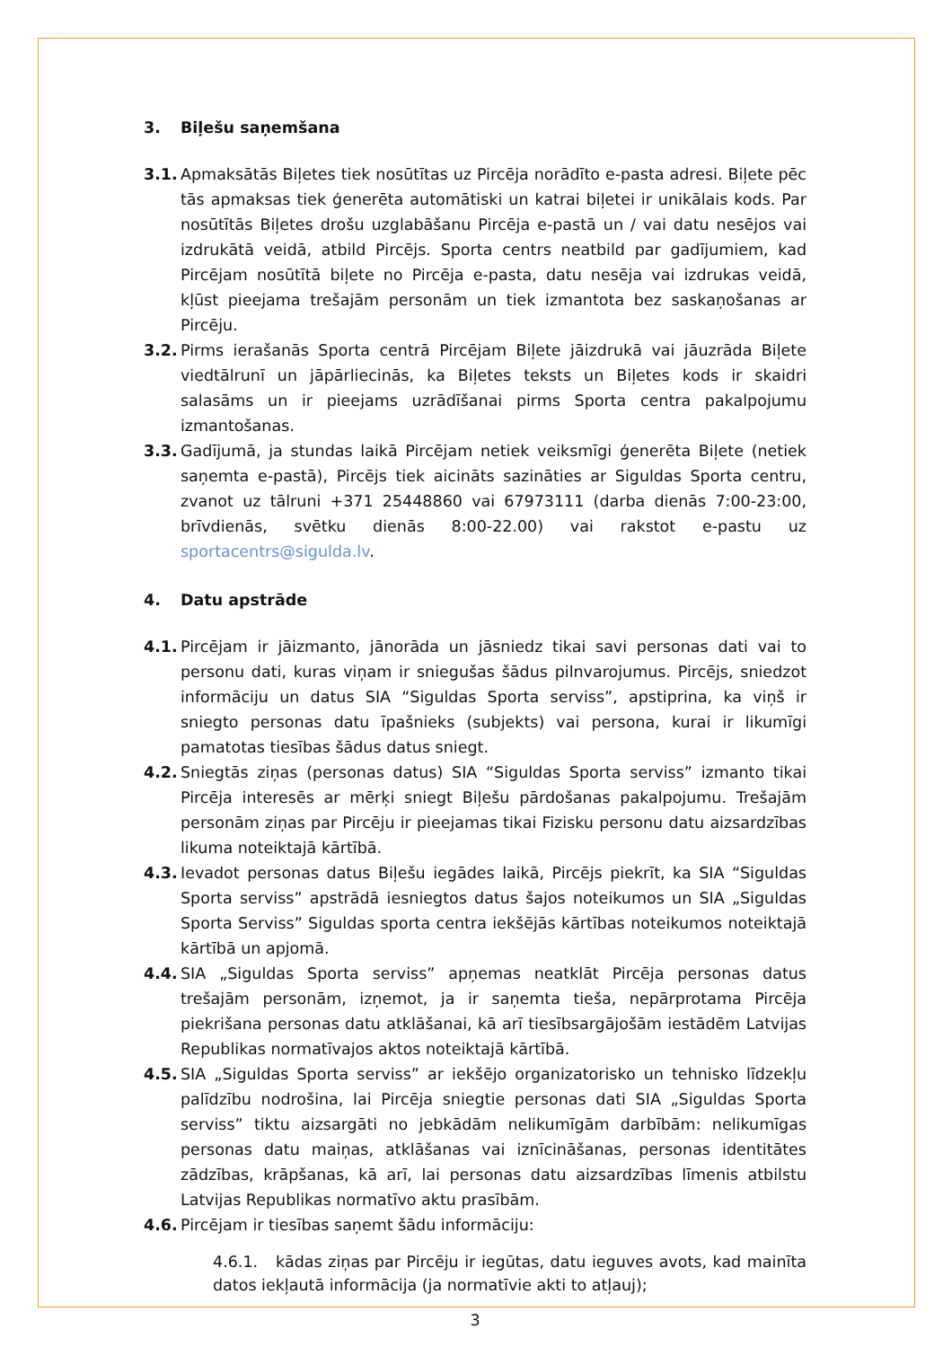3. Biļešu saņemšana
3.1.
Apmaksātās Biļetes tiek nosūtītas uz Pircēja norādīto e-pasta adresi. Biļete pēc tās apmaksas tiek ģenerēta automātiski un katrai biļetei ir unikālais kods. Par nosūtītās Biļetes drošu uzglabāšanu Pircēja e-pastā un / vai datu nesējos vai izdrukātā veidā, atbild Pircējs. Sporta centrs neatbild par gadījumiem, kad Pircējam nosūtītā biļete no Pircēja e-pasta, datu nesēja vai izdrukas veidā, kļūst pieejama trešajām personām un tiek izmantota bez saskaņošanas ar Pircēju.
3.2.
Pirms ierašanās Sporta centrā Pircējam Biļete jāizdrukā vai jāuzrāda Biļete viedtālrunī un jāpārliecinās, ka Biļetes teksts un Biļetes kods ir skaidri salasāms un ir pieejams uzrādīšanai pirms Sporta centra pakalpojumu izmantošanas.
3.3.
Gadījumā, ja stundas laikā Pircējam netiek veiksmīgi ģenerēta Biļete (netiek saņemta e-pastā), Pircējs tiek aicināts sazināties ar Siguldas Sporta centru, zvanot uz tālruni +371 25448860 vai 67973111 (darba dienās 7:00-23:00, brīvdienās, svētku dienās 8:00-22.00) vai rakstot e-pastu uz sportacentrs@sigulda.lv.
4. Datu apstrāde
4.1.
Pircējam ir jāizmanto, jānorāda un jāsniedz tikai savi personas dati vai to personu dati, kuras viņam ir sniegušas šādus pilnvarojumus. Pircējs, sniedzot informāciju un datus SIA “Siguldas Sporta serviss”, apstiprina, ka viņš ir sniegto personas datu īpašnieks (subjekts) vai persona, kurai ir likumīgi pamatotas tiesības šādus datus sniegt.
4.2.
Sniegtās ziņas (personas datus) SIA “Siguldas Sporta serviss” izmanto tikai Pircēja interesēs ar mērķi sniegt Biļešu pārdošanas pakalpojumu. Trešajām personām ziņas par Pircēju ir pieejamas tikai Fizisku personu datu aizsardzības likuma noteiktajā kārtībā.
4.3.
Ievadot personas datus Biļešu iegādes laikā, Pircējs piekrīt, ka SIA “Siguldas Sporta serviss” apstrādā iesniegtos datus šajos noteikumos un SIA „Siguldas Sporta Serviss” Siguldas sporta centra iekšējās kārtības noteikumos noteiktajā kārtībā un apjomā.
4.4.
SIA „Siguldas Sporta serviss” apņemas neatklāt Pircēja personas datus trešajām personām, izņemot, ja ir saņemta tieša, nepārprotama Pircēja piekrišana personas datu atklāšanai, kā arī tiesībsargājošām iestādēm Latvijas Republikas normatīvajos aktos noteiktajā kārtībā.
4.5.
SIA „Siguldas Sporta serviss” ar iekšējo organizatorisko un tehnisko līdzekļu palīdzību nodrošina, lai Pircēja sniegtie personas dati SIA „Siguldas Sporta serviss” tiktu aizsargāti no jebkādām nelikumīgām darbībām: nelikumīgas personas datu maiņas, atklāšanas vai iznīcināšanas, personas identitātes zādzības, krāpšanas, kā arī, lai personas datu aizsardzības līmenis atbilstu Latvijas Republikas normatīvo aktu prasībām.
4.6.
Pircējam ir tiesības saņemt šādu informāciju:
4.6.1. kādas ziņas par Pircēju ir iegūtas, datu ieguves avots, kad mainīta datos iekļautā informācija (ja normatīvie akti to atļauj);
3